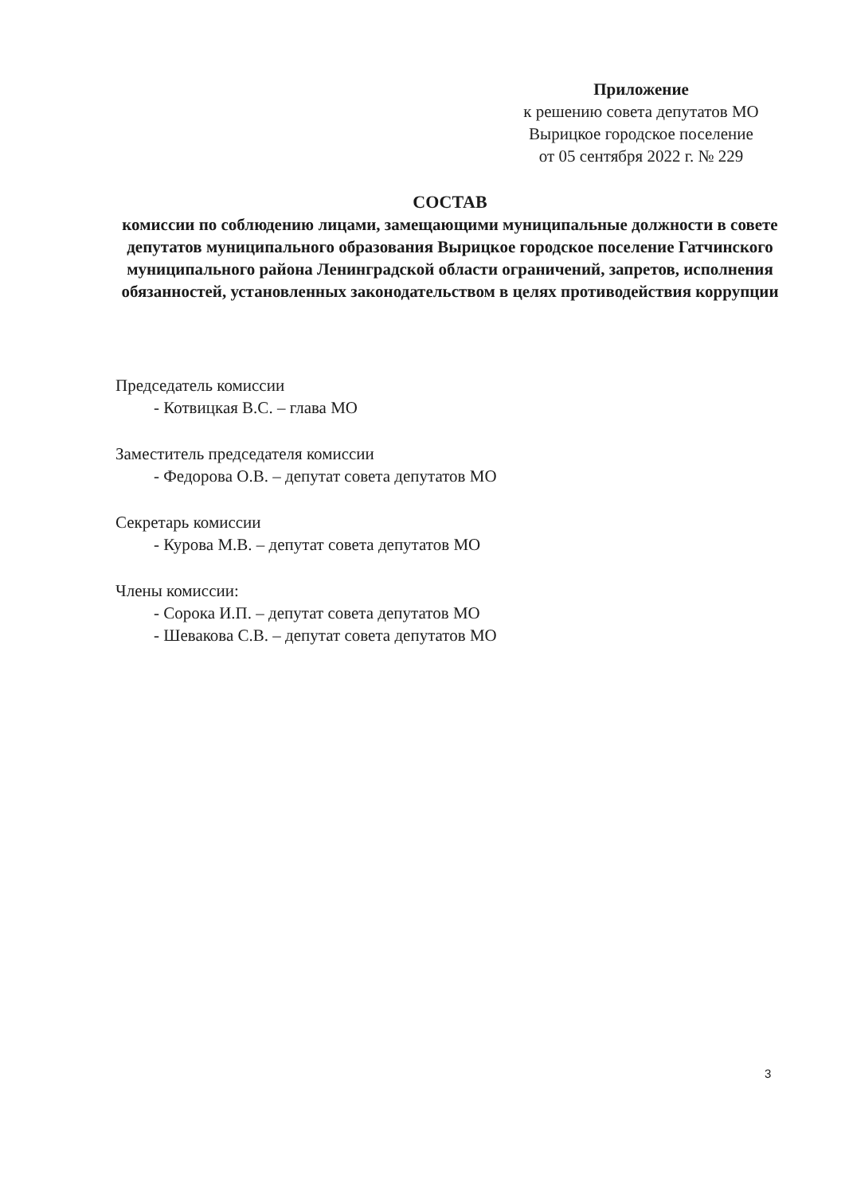Приложение
к решению совета депутатов МО
Вырицкое городское поселение
от 05 сентября 2022 г. № 229
СОСТАВ
комиссии по соблюдению лицами, замещающими муниципальные должности в совете депутатов муниципального образования Вырицкое городское поселение Гатчинского муниципального района Ленинградской области ограничений, запретов, исполнения обязанностей, установленных законодательством в целях противодействия коррупции
Председатель комиссии
- Котвицкая В.С. – глава МО
Заместитель председателя комиссии
- Федорова О.В. – депутат совета депутатов МО
Секретарь комиссии
- Курова М.В. – депутат совета депутатов МО
Члены комиссии:
- Сорока И.П. – депутат совета депутатов МО
- Шевакова С.В. – депутат совета депутатов МО
3